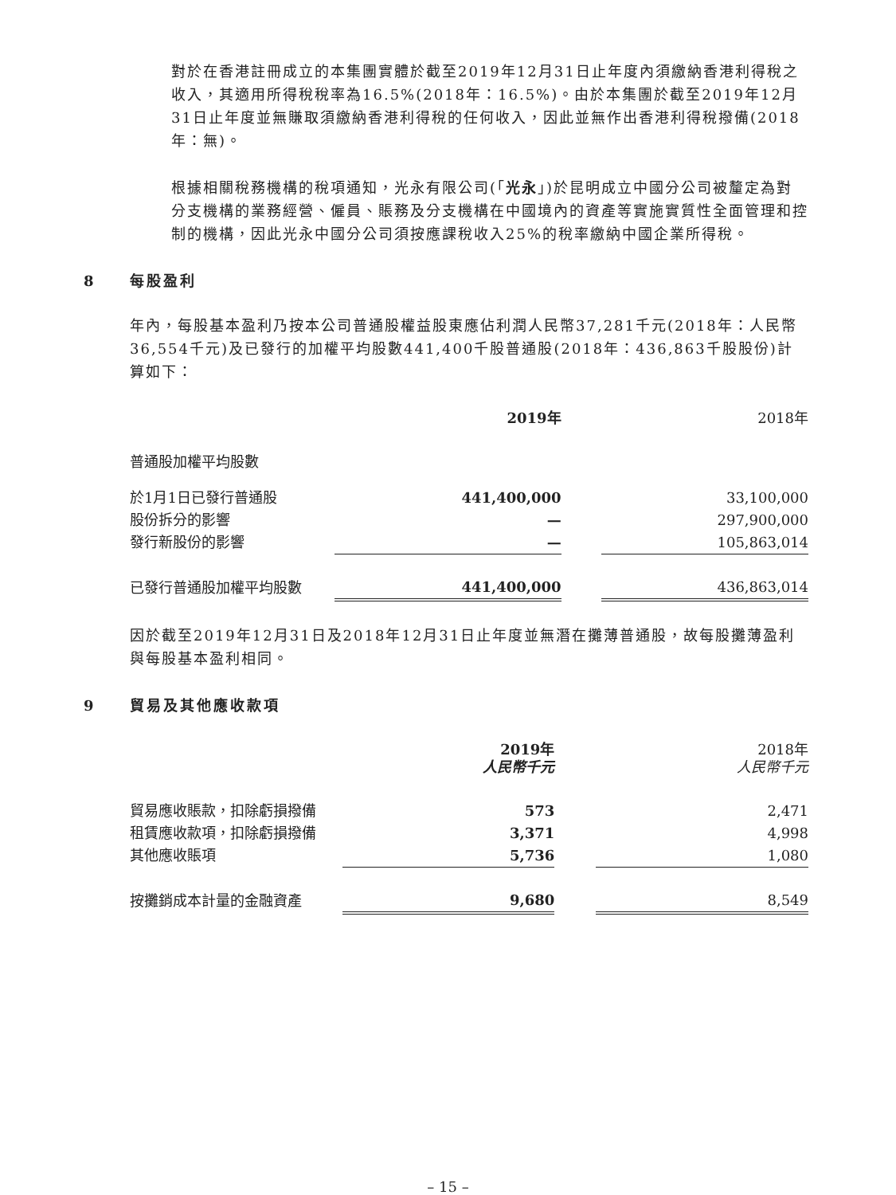對於在香港註冊成立的本集團實體於截至2019年12月31日止年度內須繳納香港利得稅之收入，其適用所得稅稅率為16.5%(2018年：16.5%)。由於本集團於截至2019年12月31日止年度並無賺取須繳納香港利得稅的任何收入，因此並無作出香港利得稅撥備(2018年：無)。
根據相關稅務機構的稅項通知，光永有限公司(「光永」)於昆明成立中國分公司被釐定為對分支機構的業務經營、僱員、賬務及分支機構在中國境內的資產等實施實質性全面管理和控制的機構，因此光永中國分公司須按應課稅收入25%的稅率繳納中國企業所得稅。
8 每股盈利
年內，每股基本盈利乃按本公司普通股權益股東應佔利潤人民幣37,281千元(2018年：人民幣36,554千元)及已發行的加權平均股數441,400千股普通股(2018年：436,863千股股份)計算如下：
| | 2019年 | | 2018年 |
| --- | --- | --- | --- |
| 普通股加權平均股數 | | | |
| 於1月1日已發行普通股 | 441,400,000 | | 33,100,000 |
| 股份拆分的影響 | — | | 297,900,000 |
| 發行新股份的影響 | — | | 105,863,014 |
| 已發行普通股加權平均股數 | 441,400,000 | | 436,863,014 |
因於截至2019年12月31日及2018年12月31日止年度並無潛在攤薄普通股，故每股攤薄盈利與每股基本盈利相同。
9 貿易及其他應收款項
| | 2019年 人民幣千元 | | 2018年 人民幣千元 |
| --- | --- | --- | --- |
| 貿易應收賬款，扣除虧損撥備 | 573 | | 2,471 |
| 租賃應收款項，扣除虧損撥備 | 3,371 | | 4,998 |
| 其他應收賬項 | 5,736 | | 1,080 |
| 按攤銷成本計量的金融資產 | 9,680 | | 8,549 |
– 15 –